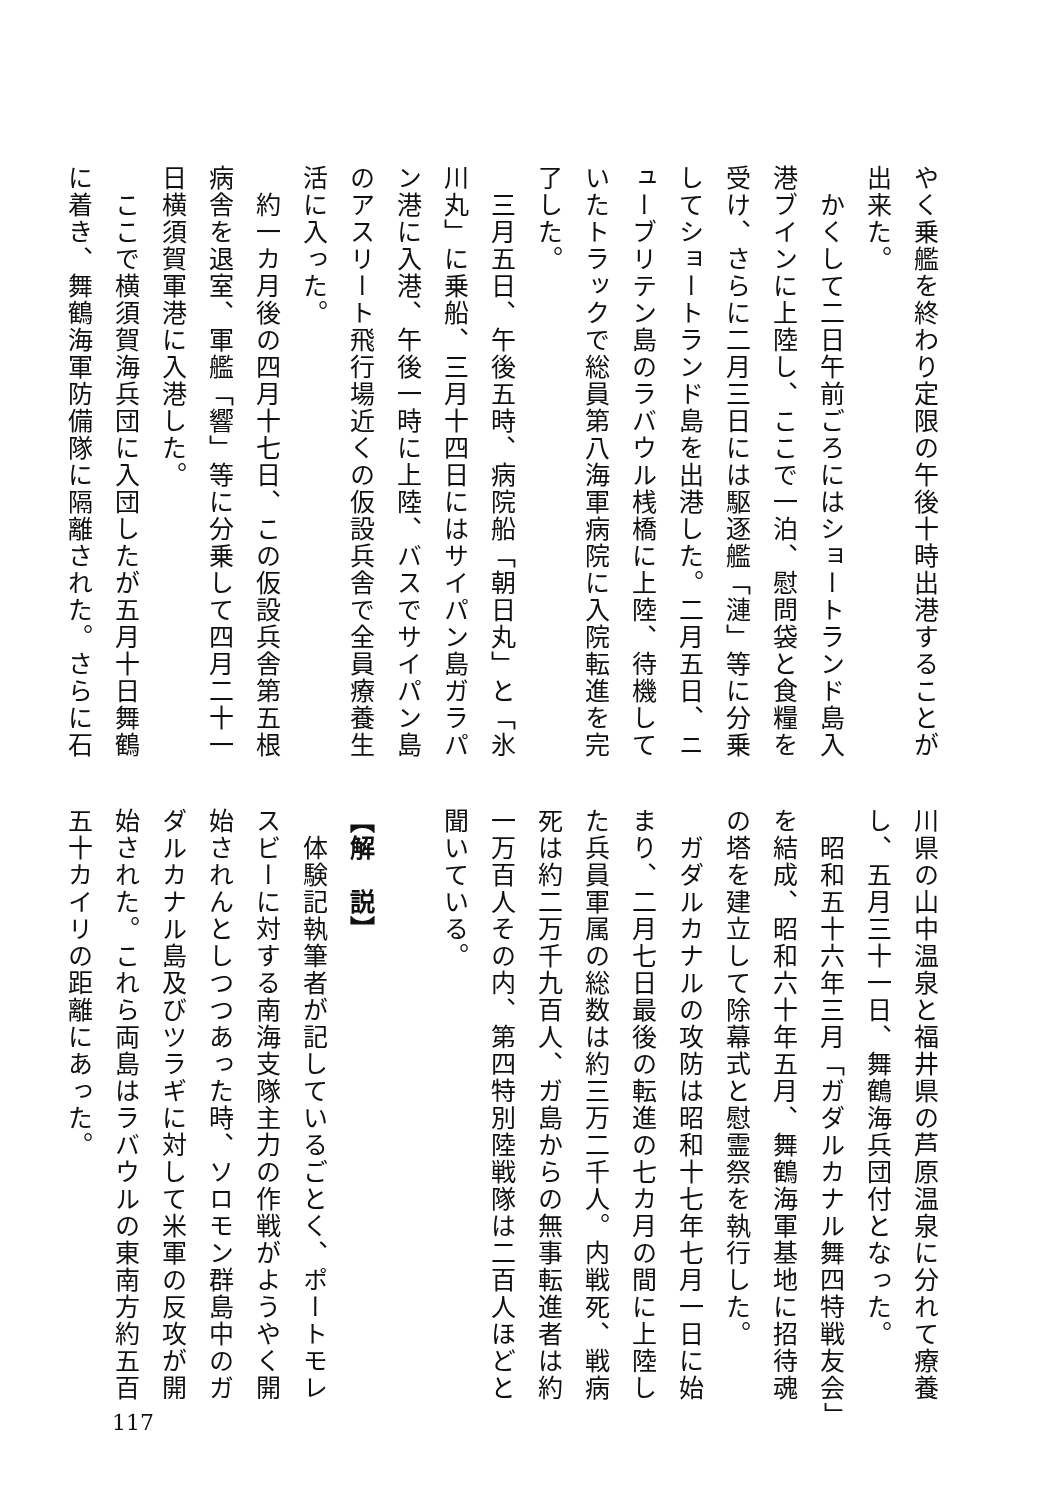やく乗艦を終わり定限の午後十時出港することが出来た。
　かくして二日午前ごろにはショートランド島入港ブインに上陸し、ここで一泊、慰問袋と食糧を受け、さらに二月三日には駆逐艦「漣」等に分乗してショートランド島を出港した。二月五日、ニューブリテン島のラバウル桟橋に上陸、待機していたトラックで総員第八海軍病院に入院転進を完了した。
　三月五日、午後五時、病院船「朝日丸」と「氷川丸」に乗船、三月十四日にはサイパン島ガラパン港に入港、午後一時に上陸、バスでサイパン島のアスリート飛行場近くの仮設兵舎で全員療養生活に入った。
　約一カ月後の四月十七日、この仮設兵舎第五根病舎を退室、軍艦「響」等に分乗して四月二十一日横須賀軍港に入港した。
　ここで横須賀海兵団に入団したが五月十日舞鶴に着き、舞鶴海軍防備隊に隔離された。さらに石
川県の山中温泉と福井県の芦原温泉に分れて療養し、五月三十一日、舞鶴海兵団付となった。
　昭和五十六年三月「ガダルカナル舞四特戦友会」を結成、昭和六十年五月、舞鶴海軍基地に招待魂の塔を建立して除幕式と慰霊祭を執行した。
　ガダルカナルの攻防は昭和十七年七月一日に始まり、二月七日最後の転進の七カ月の間に上陸した兵員軍属の総数は約三万二千人。内戦死、戦病死は約二万千九百人、ガ島からの無事転進者は約一万百人その内、第四特別陸戦隊は二百人ほどと聞いている。
【解　説】
　体験記執筆者が記しているごとく、ポートモレスビーに対する南海支隊主力の作戦がようやく開始されんとしつつあった時、ソロモン群島中のガダルカナル島及びツラギに対して米軍の反攻が開始された。これら両島はラバウルの東南方約五百五十カイリの距離にあった。
117